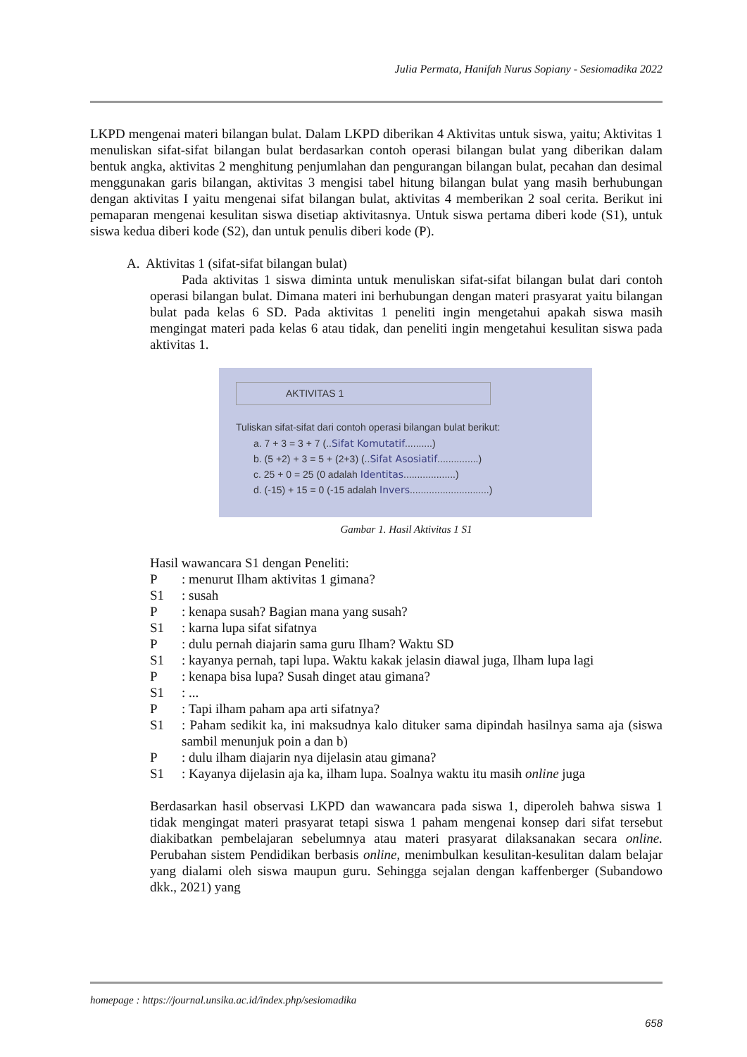Julia Permata, Hanifah Nurus Sopiany - Sesiomadika 2022
LKPD mengenai materi bilangan bulat. Dalam LKPD diberikan 4 Aktivitas untuk siswa, yaitu; Aktivitas 1 menuliskan sifat-sifat bilangan bulat berdasarkan contoh operasi bilangan bulat yang diberikan dalam bentuk angka, aktivitas 2 menghitung penjumlahan dan pengurangan bilangan bulat, pecahan dan desimal menggunakan garis bilangan, aktivitas 3 mengisi tabel hitung bilangan bulat yang masih berhubungan dengan aktivitas I yaitu mengenai sifat bilangan bulat, aktivitas 4 memberikan 2 soal cerita. Berikut ini pemaparan mengenai kesulitan siswa disetiap aktivitasnya. Untuk siswa pertama diberi kode (S1), untuk siswa kedua diberi kode (S2), dan untuk penulis diberi kode (P).
A. Aktivitas 1 (sifat-sifat bilangan bulat)
Pada aktivitas 1 siswa diminta untuk menuliskan sifat-sifat bilangan bulat dari contoh operasi bilangan bulat. Dimana materi ini berhubungan dengan materi prasyarat yaitu bilangan bulat pada kelas 6 SD. Pada aktivitas 1 peneliti ingin mengetahui apakah siswa masih mengingat materi pada kelas 6 atau tidak, dan peneliti ingin mengetahui kesulitan siswa pada aktivitas 1.
AKTIVITAS 1
Tuliskan sifat-sifat dari contoh operasi bilangan bulat berikut:
a. 7 + 3 = 3 + 7 (..Sifat Komutatif..........)
b. (5 +2) + 3 = 5 + (2+3) (..Sifat Asosiatif...............)
c. 25 + 0 = 25 (0 adalah Identitas...................)
d. (-15) + 15 = 0 (-15 adalah Invers.............................)
Gambar 1. Hasil Aktivitas 1 S1
Hasil wawancara S1 dengan Peneliti:
| P | : menurut Ilham aktivitas 1 gimana? |
| S1 | : susah |
| P | : kenapa susah? Bagian mana yang susah? |
| S1 | : karna lupa sifat sifatnya |
| P | : dulu pernah diajarin sama guru Ilham? Waktu SD |
| S1 | : kayanya pernah, tapi lupa. Waktu kakak jelasin diawal juga, Ilham lupa lagi |
| P | : kenapa bisa lupa? Susah dinget atau gimana? |
| S1 | : ... |
| P | : Tapi ilham paham apa arti sifatnya? |
| S1 | : Paham sedikit ka, ini maksudnya kalo dituker sama dipindah hasilnya sama aja (siswa sambil menunjuk poin a dan b) |
| P | : dulu ilham diajarin nya dijelasin atau gimana? |
| S1 | : Kayanya dijelasin aja ka, ilham lupa. Soalnya waktu itu masih online juga |
Berdasarkan hasil observasi LKPD dan wawancara pada siswa 1, diperoleh bahwa siswa 1 tidak mengingat materi prasyarat tetapi siswa 1 paham mengenai konsep dari sifat tersebut diakibatkan pembelajaran sebelumnya atau materi prasyarat dilaksanakan secara online. Perubahan sistem Pendidikan berbasis online, menimbulkan kesulitan-kesulitan dalam belajar yang dialami oleh siswa maupun guru. Sehingga sejalan dengan kaffenberger (Subandowo dkk., 2021) yang
homepage : https://journal.unsika.ac.id/index.php/sesiomadika
658